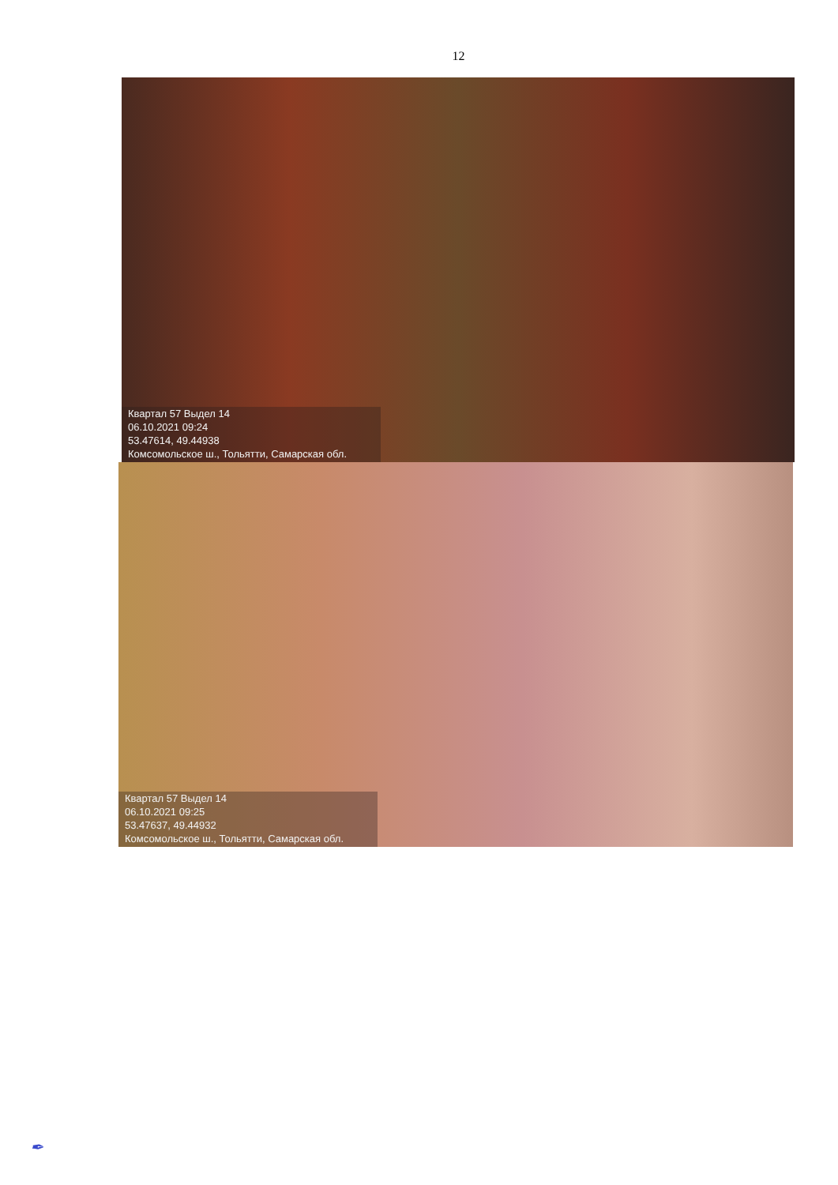12
Квартал 57 Выдел 14
06.10.2021 09:24
53.47614, 49.44938
Комсомольское ш., Тольятти, Самарская обл.
Квартал 57 Выдел 14
06.10.2021 09:25
53.47637, 49.44932
Комсомольское ш., Тольятти, Самарская обл.
✒